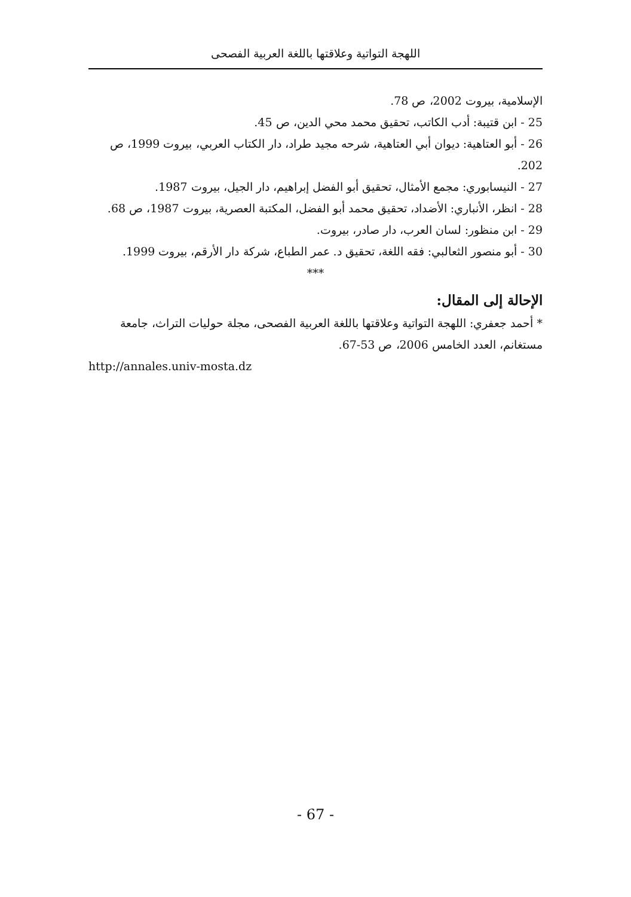اللهجة التواتية وعلاقتها باللغة العربية الفصحى
الإسلامية، بيروت 2002، ص 78.
25 - ابن قتيبة: أدب الكاتب، تحقيق محمد محي الدين، ص 45.
26 - أبو العتاهية: ديوان أبي العتاهية، شرحه مجيد طراد، دار الكتاب العربي، بيروت 1999، ص 202.
27 - النيسابوري: مجمع الأمثال، تحقيق أبو الفضل إبراهيم، دار الجيل، بيروت 1987.
28 - انظر، الأنباري: الأضداد، تحقيق محمد أبو الفضل، المكتبة العصرية، بيروت 1987، ص 68.
29 - ابن منظور: لسان العرب، دار صادر، بيروت.
30 - أبو منصور الثعالبي: فقه اللغة، تحقيق د. عمر الطباع، شركة دار الأرقم، بيروت 1999.
***
الإحالة إلى المقال:
* أحمد جعفري: اللهجة التواتية وعلاقتها باللغة العربية الفصحى، مجلة حوليات التراث، جامعة مستغانم، العدد الخامس 2006، ص 53-67.
http://annales.univ-mosta.dz
- 67 -